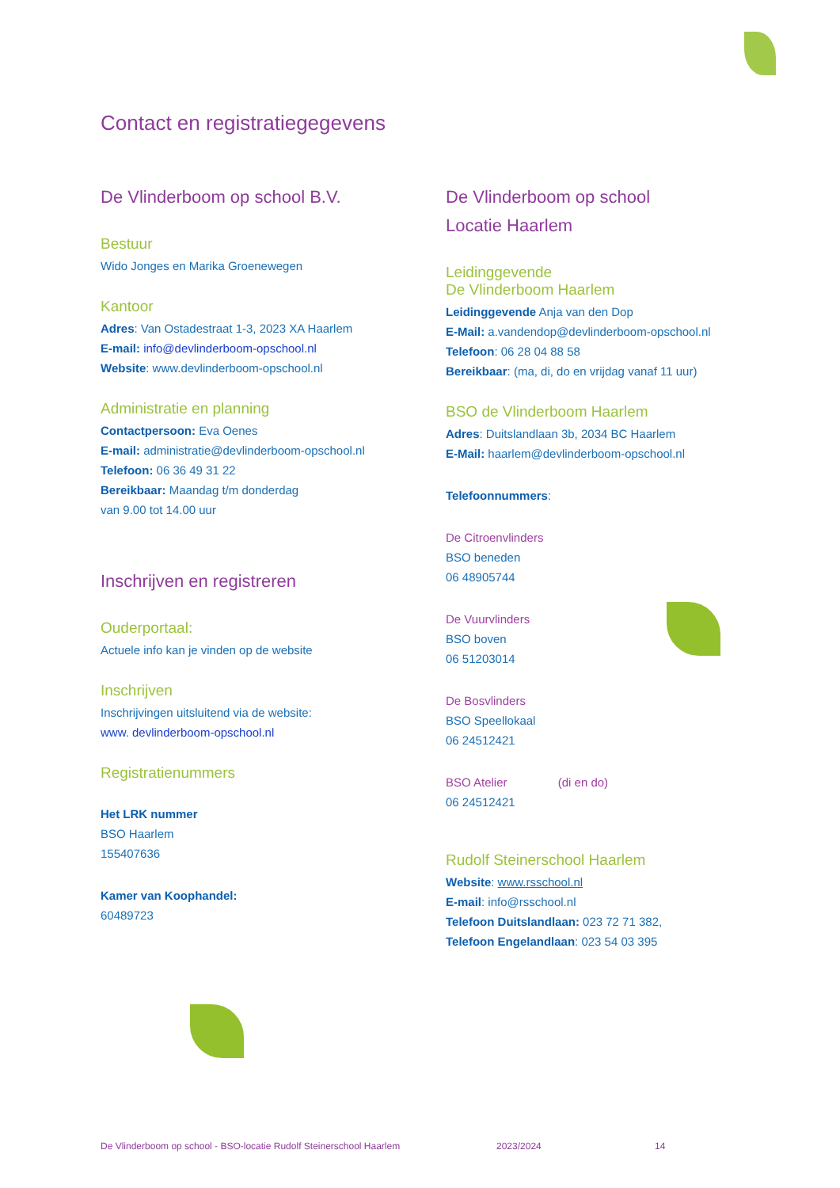Contact en registratiegegevens
De Vlinderboom op school B.V.
Bestuur
Wido Jonges en Marika Groenewegen
Kantoor
Adres: Van Ostadestraat 1-3, 2023 XA Haarlem
E-mail: info@devlinderboom-opschool.nl
Website: www.devlinderboom-opschool.nl
Administratie en planning
Contactpersoon: Eva Oenes
E-mail: administratie@devlinderboom-opschool.nl
Telefoon: 06 36 49 31 22
Bereikbaar: Maandag t/m donderdag
van 9.00 tot 14.00 uur
Inschrijven en registreren
Ouderportaal:
Actuele info kan je vinden op de website
Inschrijven
Inschrijvingen uitsluitend via de website:
www. devlinderboom-opschool.nl
Registratienummers
Het LRK nummer
BSO Haarlem
155407636
Kamer van Koophandel:
60489723
De Vlinderboom op school
Locatie Haarlem
Leidinggevende
De Vlinderboom Haarlem
Leidinggevende Anja van den Dop
E-Mail: a.vandendop@devlinderboom-opschool.nl
Telefoon: 06 28 04 88 58
Bereikbaar: (ma, di, do en vrijdag vanaf 11 uur)
BSO de Vlinderboom Haarlem
Adres: Duitslandlaan 3b, 2034 BC Haarlem
E-Mail: haarlem@devlinderboom-opschool.nl
Telefoonnummers:
De Citroenvlinders
BSO beneden
06 48905744
De Vuurvlinders
BSO boven
06 51203014
De Bosvlinders
BSO Speellokaal
06 24512421
BSO Atelier (di en do)
06 24512421
Rudolf Steinerschool Haarlem
Website: www.rsschool.nl
E-mail: info@rsschool.nl
Telefoon Duitslandlaan: 023 72 71 382,
Telefoon Engelandlaan: 023 54 03 395
De Vlinderboom op school - BSO-locatie Rudolf Steinerschool Haarlem 2023/2024 14